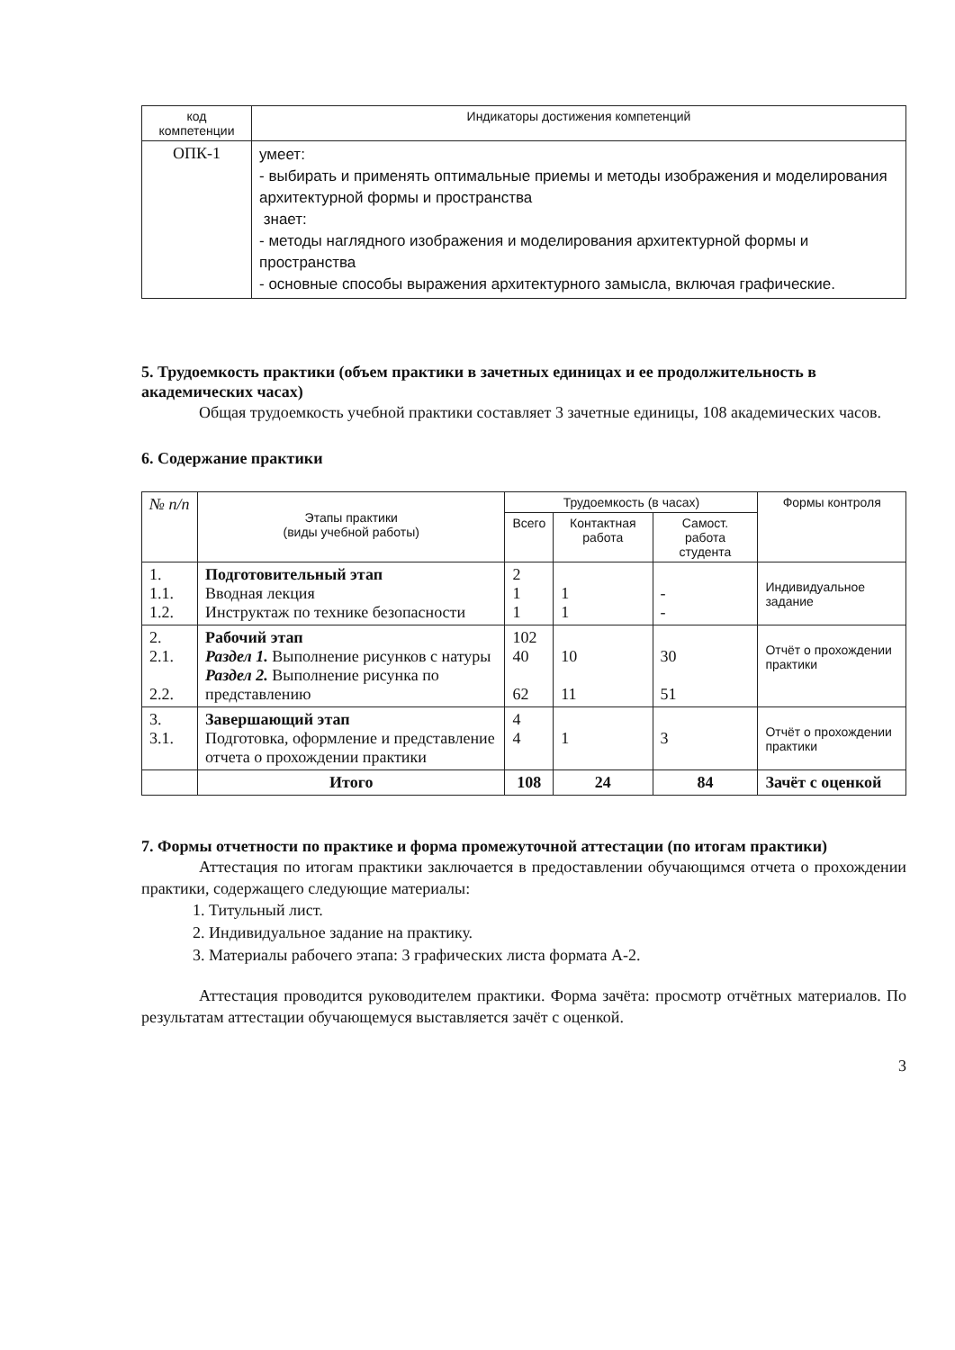| код компетенции | Индикаторы достижения компетенций |
| --- | --- |
| ОПК-1 | умеет: - выбирать и применять оптимальные приемы и методы изображения и моделирования архитектурной формы и пространства знает: - методы наглядного изображения и моделирования архитектурной формы и пространства - основные способы выражения архитектурного замысла, включая графические. |
5. Трудоемкость практики (объем практики в зачетных единицах и ее продолжительность в академических часах)
Общая трудоемкость учебной практики составляет 3 зачетные единицы, 108 академических часов.
6. Содержание практики
| № п/п | Этапы практики (виды учебной работы) | Трудоемкость (в часах) | | | Формы контроля |
| | | Всего | Контактная работа | Самост. работа студента | |
| 1. 1.1. 1.2. | Подготовительный этап Вводная лекция Инструктаж по технике безопасности | 2 1 1 | 1 1 | - - | Индивидуальное задание |
| 2. 2.1. 2.2. | Рабочий этап Раздел 1. Выполнение рисунков с натуры Раздел 2. Выполнение рисунка по представлению | 102 40 62 | 10 11 | 30 51 | Отчёт о прохождении практики |
| 3. 3.1. | Завершающий этап Подготовка, оформление и представление отчета о прохождении практики | 4 4 | 1 | 3 | Отчёт о прохождении практики |
| | Итого | 108 | 24 | 84 | Зачёт с оценкой |
7. Формы отчетности по практике и форма промежуточной аттестации (по итогам практики)
Аттестация по итогам практики заключается в предоставлении обучающимся отчета о прохождении практики, содержащего следующие материалы:
1. Титульный лист.
2. Индивидуальное задание на практику.
3. Материалы рабочего этапа: 3 графических листа формата А-2.
Аттестация проводится руководителем практики. Форма зачёта: просмотр отчётных материалов. По результатам аттестации обучающемуся выставляется зачёт с оценкой.
3